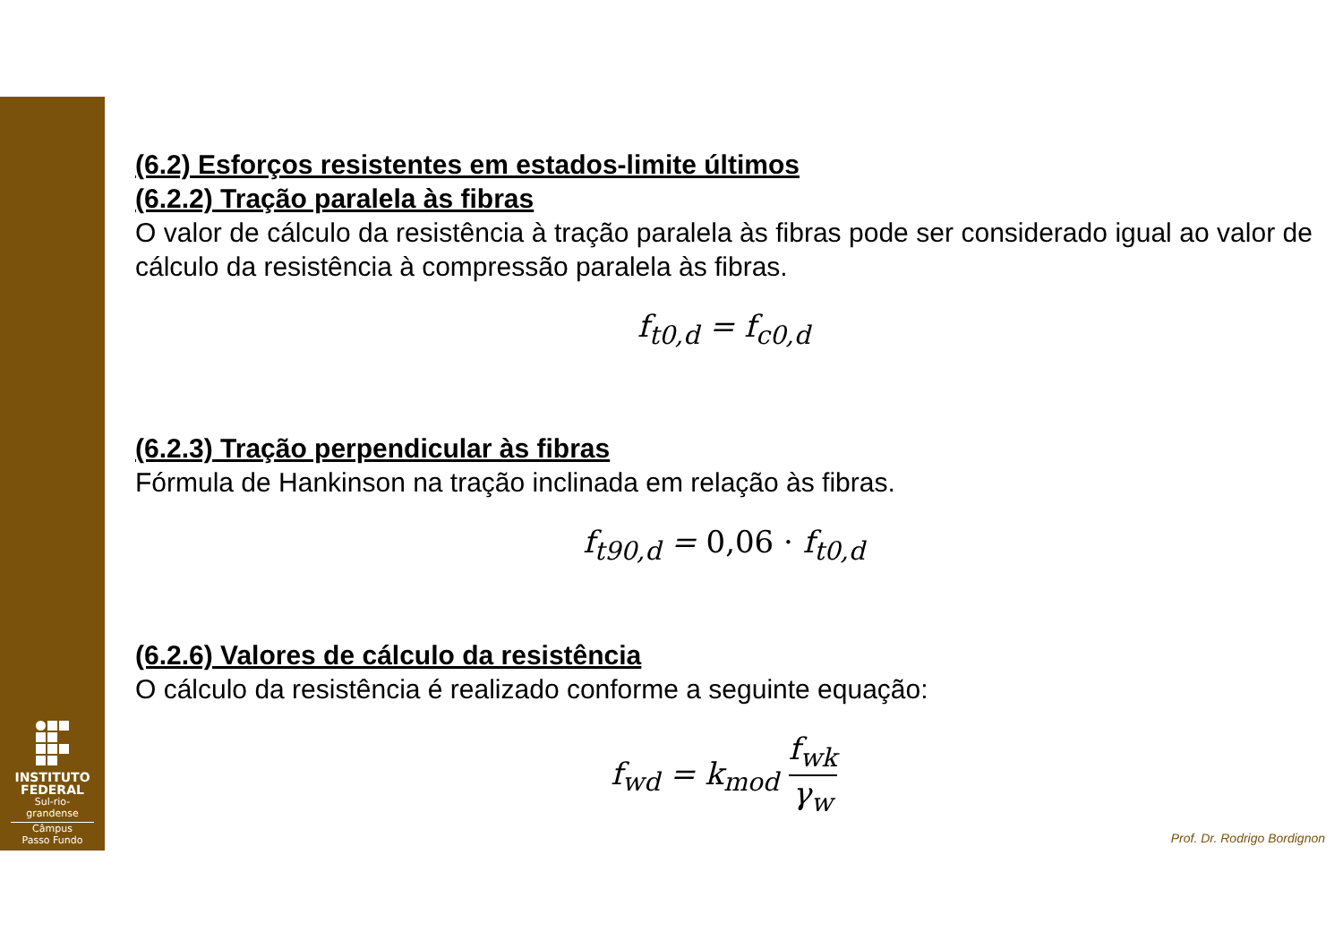INSTITUTO
FEDERAL
Sul-rio-grandense
Câmpus
Passo Fundo
(6.2) Esforços resistentes em estados-limite últimos
(6.2.2) Tração paralela às fibras
O valor de cálculo da resistência à tração paralela às fibras pode ser considerado igual ao valor de cálculo da resistência à compressão paralela às fibras.
f<sub>t0,d</sub> = f<sub>c0,d</sub>
(6.2.3) Tração perpendicular às fibras
Fórmula de Hankinson na tração inclinada em relação às fibras.
f<sub>t90,d</sub> = 0,06 · f<sub>t0,d</sub>
(6.2.6) Valores de cálculo da resistência
O cálculo da resistência é realizado conforme a seguinte equação:
f<sub>wd</sub> = k<sub>mod</sub> f<sub>wk</sub> γ<sub>w</sub>
Prof. Dr. Rodrigo Bordignon